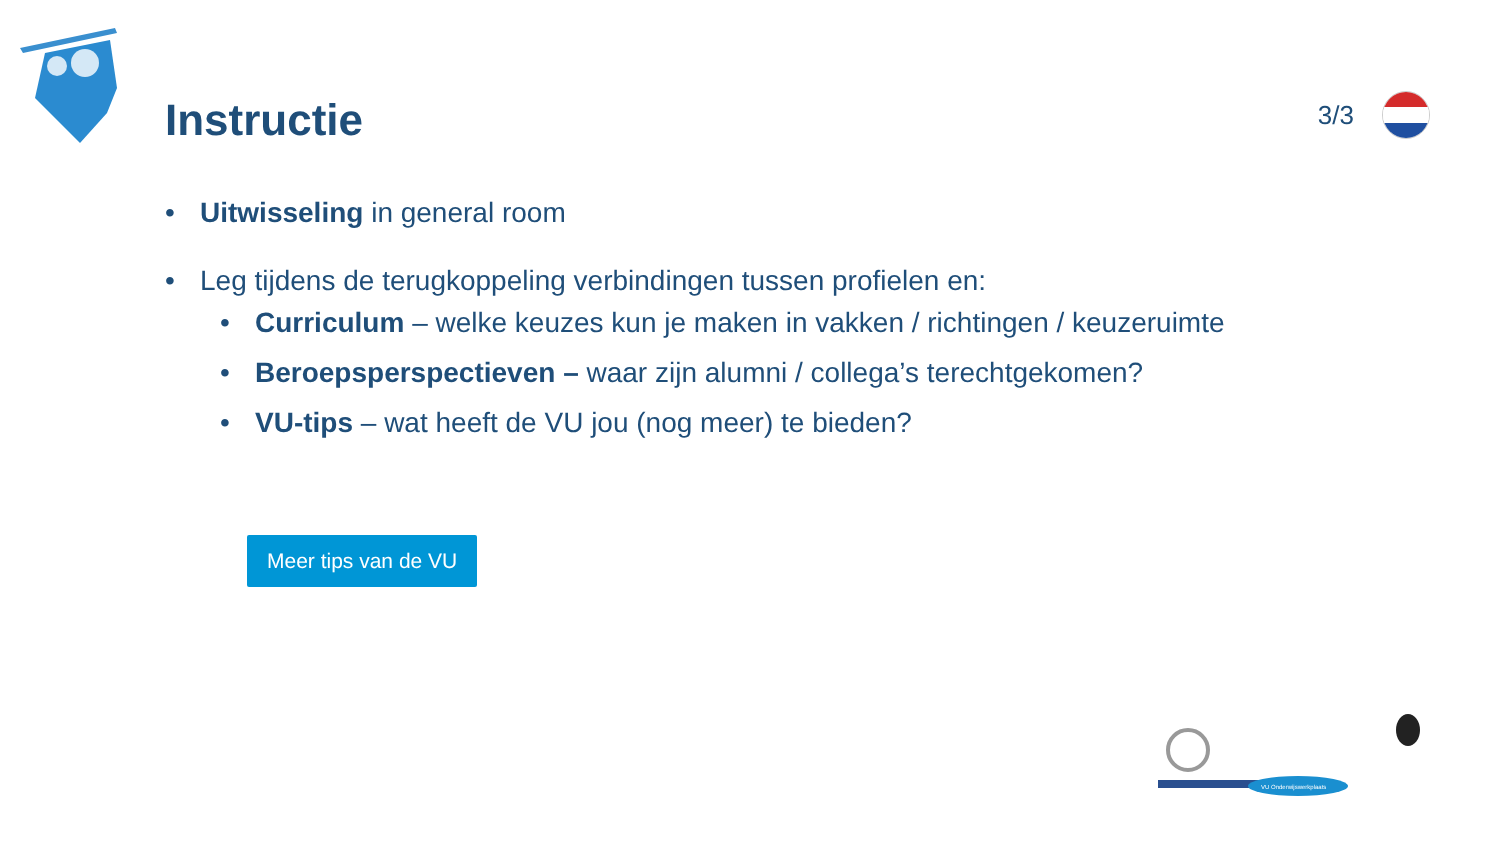Instructie
3/3
• Uitwisseling in general room
• Leg tijdens de terugkoppeling verbindingen tussen profielen en:
• Curriculum – welke keuzes kun je maken in vakken / richtingen / keuzeruimte
• Beroepsperspectieven – waar zijn alumni / collega’s terechtgekomen?
• VU-tips – wat heeft de VU jou (nog meer) te bieden?
Meer tips van de VU
VU Onderwijswerkplaats